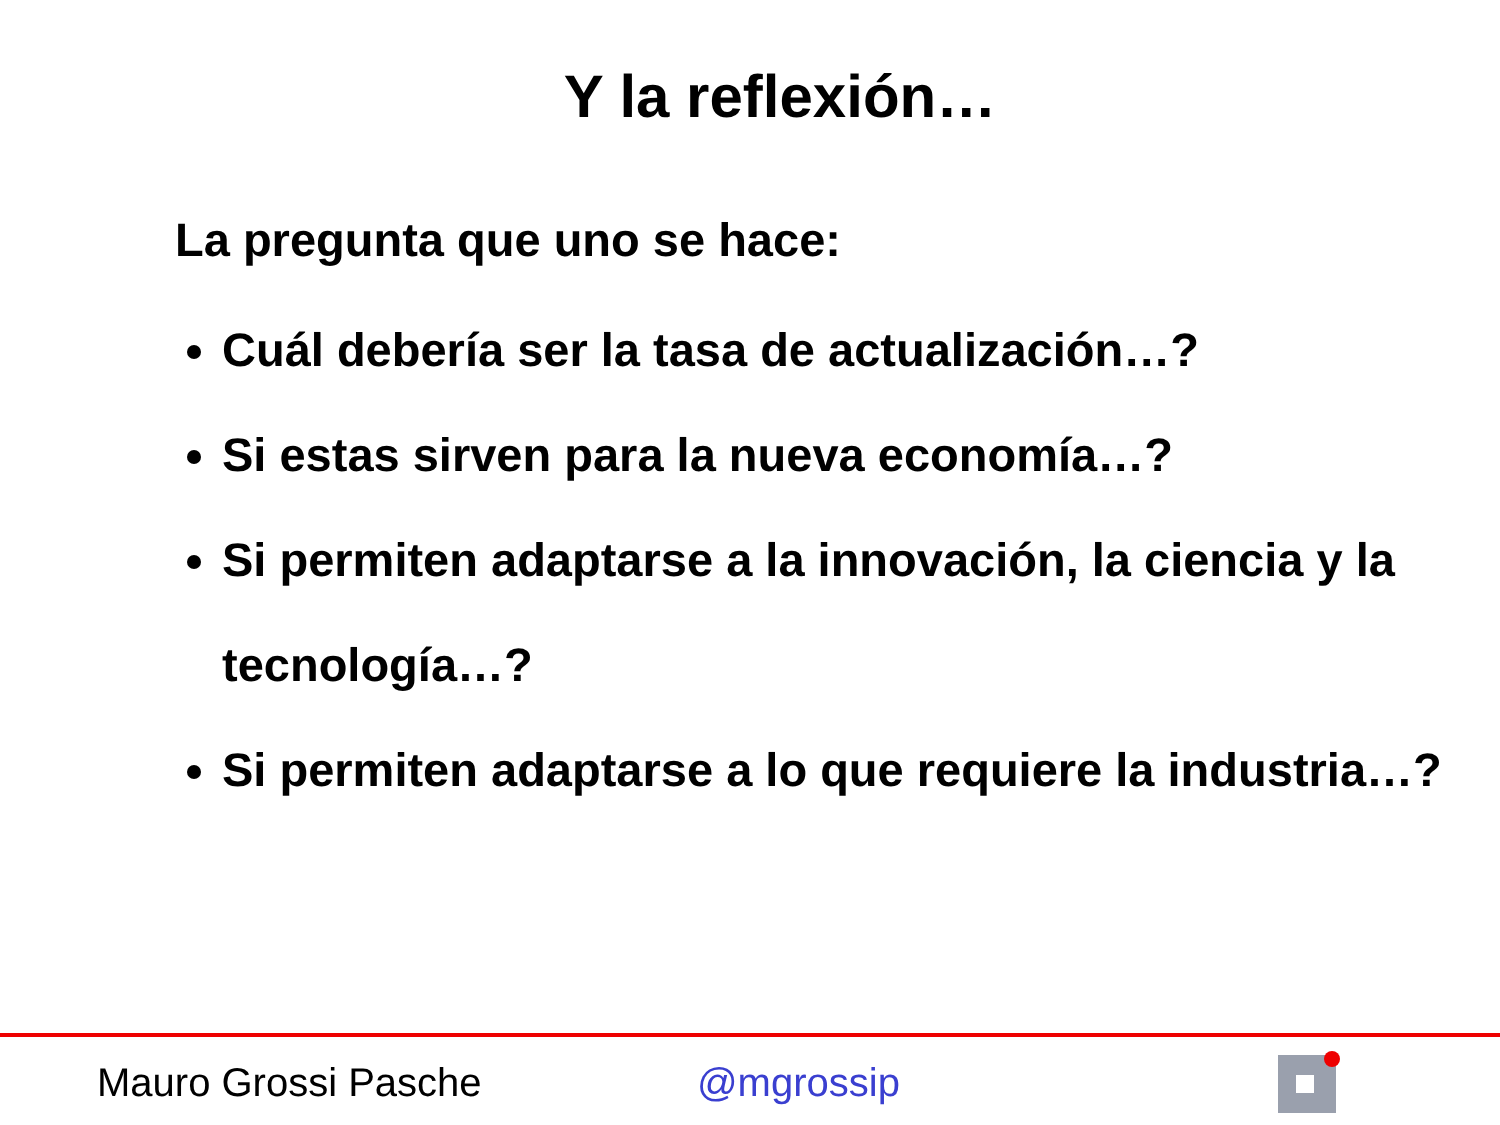Y la reflexión…
La pregunta que uno se hace:
Cuál debería ser la tasa de actualización…?
Si estas sirven para la nueva economía…?
Si permiten adaptarse a la innovación, la ciencia y la tecnología…?
Si permiten adaptarse a lo que requiere la industria…?
Mauro Grossi Pasche @mgrossip